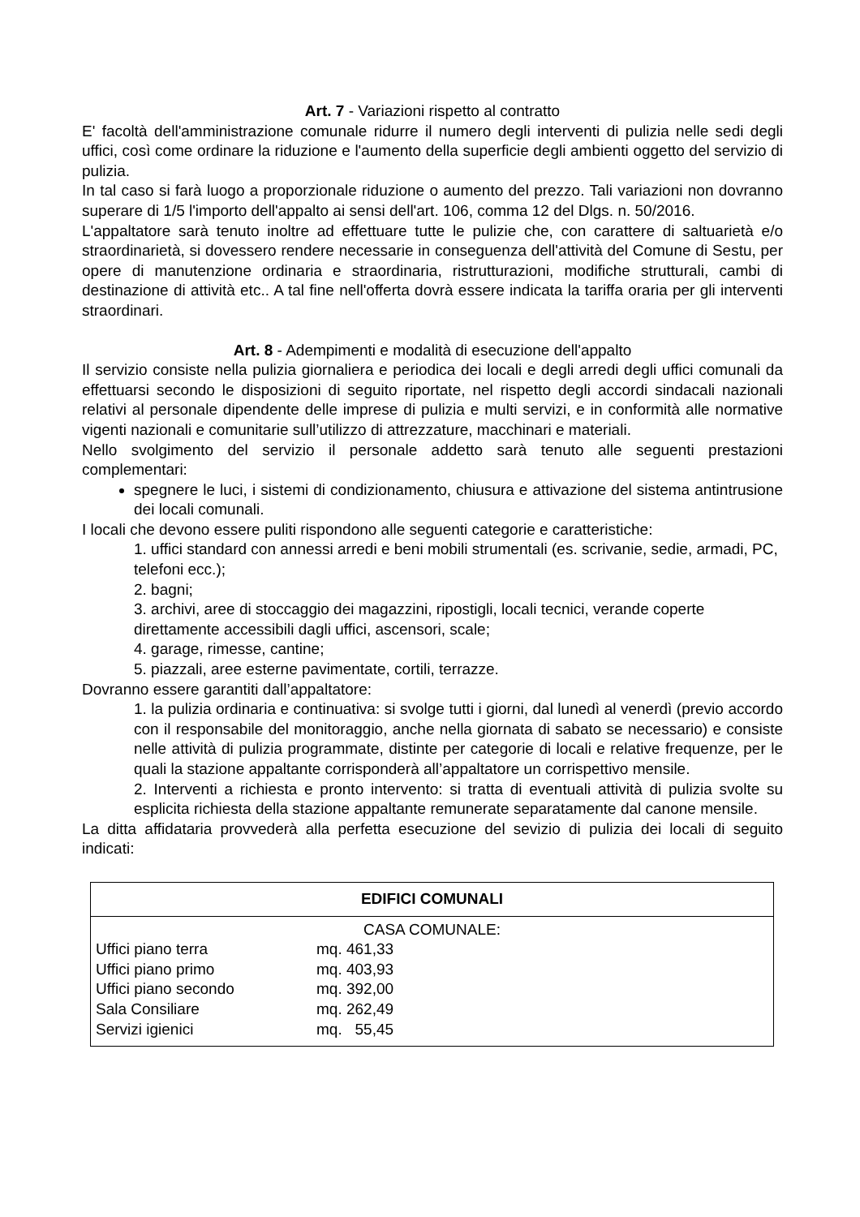Art. 7 - Variazioni rispetto al contratto
E' facoltà dell'amministrazione comunale ridurre il numero degli interventi di pulizia nelle sedi degli uffici, così come ordinare la riduzione e l'aumento della superficie degli ambienti oggetto del servizio di pulizia.
In tal caso si farà luogo a proporzionale riduzione o aumento del prezzo. Tali variazioni non dovranno superare di 1/5 l'importo dell'appalto ai sensi dell'art. 106, comma 12 del Dlgs. n. 50/2016.
L'appaltatore sarà tenuto inoltre ad effettuare tutte le pulizie che, con carattere di saltuarietà e/o straordinarietà, si dovessero rendere necessarie in conseguenza dell'attività del Comune di Sestu, per opere di manutenzione ordinaria e straordinaria, ristrutturazioni, modifiche strutturali, cambi di destinazione di attività etc.. A tal fine nell'offerta dovrà essere indicata la tariffa oraria per gli interventi straordinari.
Art. 8 - Adempimenti e modalità di esecuzione dell'appalto
Il servizio consiste nella pulizia giornaliera e periodica dei locali e degli arredi degli uffici comunali da effettuarsi secondo le disposizioni di seguito riportate, nel rispetto degli accordi sindacali nazionali relativi al personale dipendente delle imprese di pulizia e multi servizi, e in conformità alle normative vigenti nazionali e comunitarie sull’utilizzo di attrezzature, macchinari e materiali.
Nello svolgimento del servizio il personale addetto sarà tenuto alle seguenti prestazioni complementari:
spegnere le luci, i sistemi di condizionamento, chiusura e attivazione del sistema antintrusione dei locali comunali.
I locali che devono essere puliti rispondono alle seguenti categorie e caratteristiche:
1. uffici standard con annessi arredi e beni mobili strumentali (es. scrivanie, sedie, armadi, PC, telefoni ecc.);
2. bagni;
3. archivi, aree di stoccaggio dei magazzini, ripostigli, locali tecnici, verande coperte direttamente accessibili dagli uffici, ascensori, scale;
4. garage, rimesse, cantine;
5. piazzali, aree esterne pavimentate, cortili, terrazze.
Dovranno essere garantiti dall’appaltatore:
1. la pulizia ordinaria e continuativa: si svolge tutti i giorni, dal lunedì al venerdì (previo accordo con il responsabile del monitoraggio, anche nella giornata di sabato se necessario) e consiste nelle attività di pulizia programmate, distinte per categorie di locali e relative frequenze, per le quali la stazione appaltante corrisponderà all’appaltatore un corrispettivo mensile.
2. Interventi a richiesta e pronto intervento: si tratta di eventuali attività di pulizia svolte su esplicita richiesta della stazione appaltante remunerate separatamente dal canone mensile.
La ditta affidataria provvederà alla perfetta esecuzione del sevizio di pulizia dei locali di seguito indicati:
| EDIFICI COMUNALI | |
| --- | --- |
| CASA COMUNALE: | |
| Uffici piano terra | mq. 461,33 |
| Uffici piano primo | mq. 403,93 |
| Uffici piano secondo | mq. 392,00 |
| Sala Consiliare | mq. 262,49 |
| Servizi igienici | mq. 55,45 |